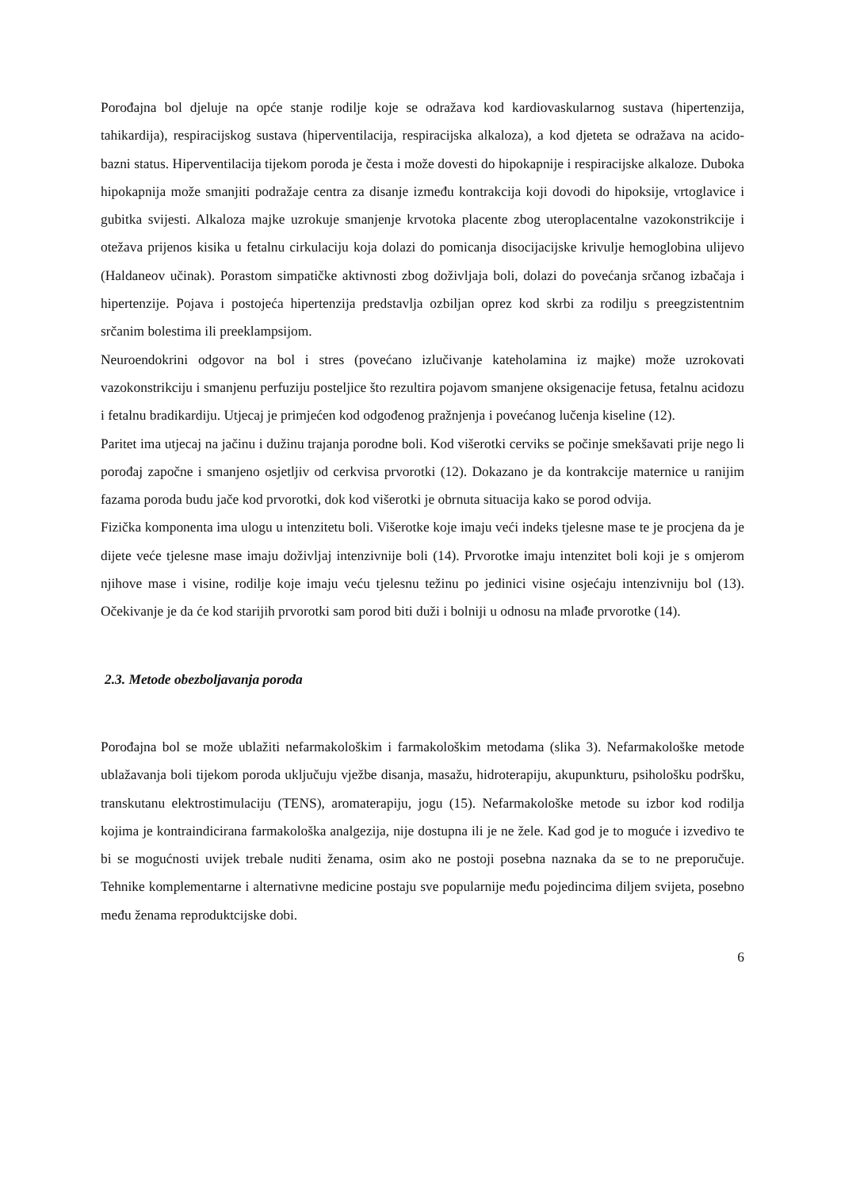Porođajna bol djeluje na opće stanje rodilje koje se odražava kod kardiovaskularnog sustava (hipertenzija, tahikardija), respiracijskog sustava (hiperventilacija, respiracijska alkaloza), a kod djeteta se odražava na acido-bazni status. Hiperventilacija tijekom poroda je česta i može dovesti do hipokapnije i respiracijske alkaloze. Duboka hipokapnija može smanjiti podražaje centra za disanje između kontrakcija koji dovodi do hipoksije, vrtoglavice i gubitka svijesti. Alkaloza majke uzrokuje smanjenje krvotoka placente zbog uteroplacentalne vazokonstrikcije i otežava prijenos kisika u fetalnu cirkulaciju koja dolazi do pomicanja disocijacijske krivulje hemoglobina ulijevo (Haldaneov učinak). Porastom simpatičke aktivnosti zbog doživljaja boli, dolazi do povećanja srčanog izbačaja i hipertenzije. Pojava i postojeća hipertenzija predstavlja ozbiljan oprez kod skrbi za rodilju s preegzistentnim srčanim bolestima ili preeklampsijom.
Neuroendokrini odgovor na bol i stres (povećano izlučivanje kateholamina iz majke) može uzrokovati vazokonstrikciju i smanjenu perfuziju posteljice što rezultira pojavom smanjene oksigenacije fetusa, fetalnu acidozu i fetalnu bradikardiju. Utjecaj je primjećen kod odgođenog pražnjenja i povećanog lučenja kiseline (12).
Paritet ima utjecaj na jačinu i dužinu trajanja porodne boli. Kod višerotki cerviks se počinje smekšavati prije nego li porođaj započne i smanjeno osjetljiv od cerkvisa prvorotki (12). Dokazano je da kontrakcije maternice u ranijim fazama poroda budu jače kod prvorotki, dok kod višerotki je obrnuta situacija kako se porod odvija.
Fizička komponenta ima ulogu u intenzitetu boli. Višerotke koje imaju veći indeks tjelesne mase te je procjena da je dijete veće tjelesne mase imaju doživljaj intenzivnije boli (14). Prvorotke imaju intenzitet boli koji je s omjerom njihove mase i visine, rodilje koje imaju veću tjelesnu težinu po jedinici visine osjećaju intenzivniju bol (13). Očekivanje je da će kod starijih prvorotki sam porod biti duži i bolniji u odnosu na mlađe prvorotke (14).
2.3. Metode obezboljavanja poroda
Porođajna bol se može ublažiti nefarmakološkim i farmakološkim metodama (slika 3). Nefarmakološke metode ublažavanja boli tijekom poroda uključuju vježbe disanja, masažu, hidroterapiju, akupunkturu, psihološku podršku, transkutanu elektrostimulaciju (TENS), aromaterapiju, jogu (15). Nefarmakološke metode su izbor kod rodilja kojima je kontraindicirana farmakološka analgezija, nije dostupna ili je ne žele. Kad god je to moguće i izvedivo te bi se mogućnosti uvijek trebale nuditi ženama, osim ako ne postoji posebna naznaka da se to ne preporučuje. Tehnike komplementarne i alternativne medicine postaju sve popularnije među pojedincima diljem svijeta, posebno među ženama reproduktcijske dobi.
6